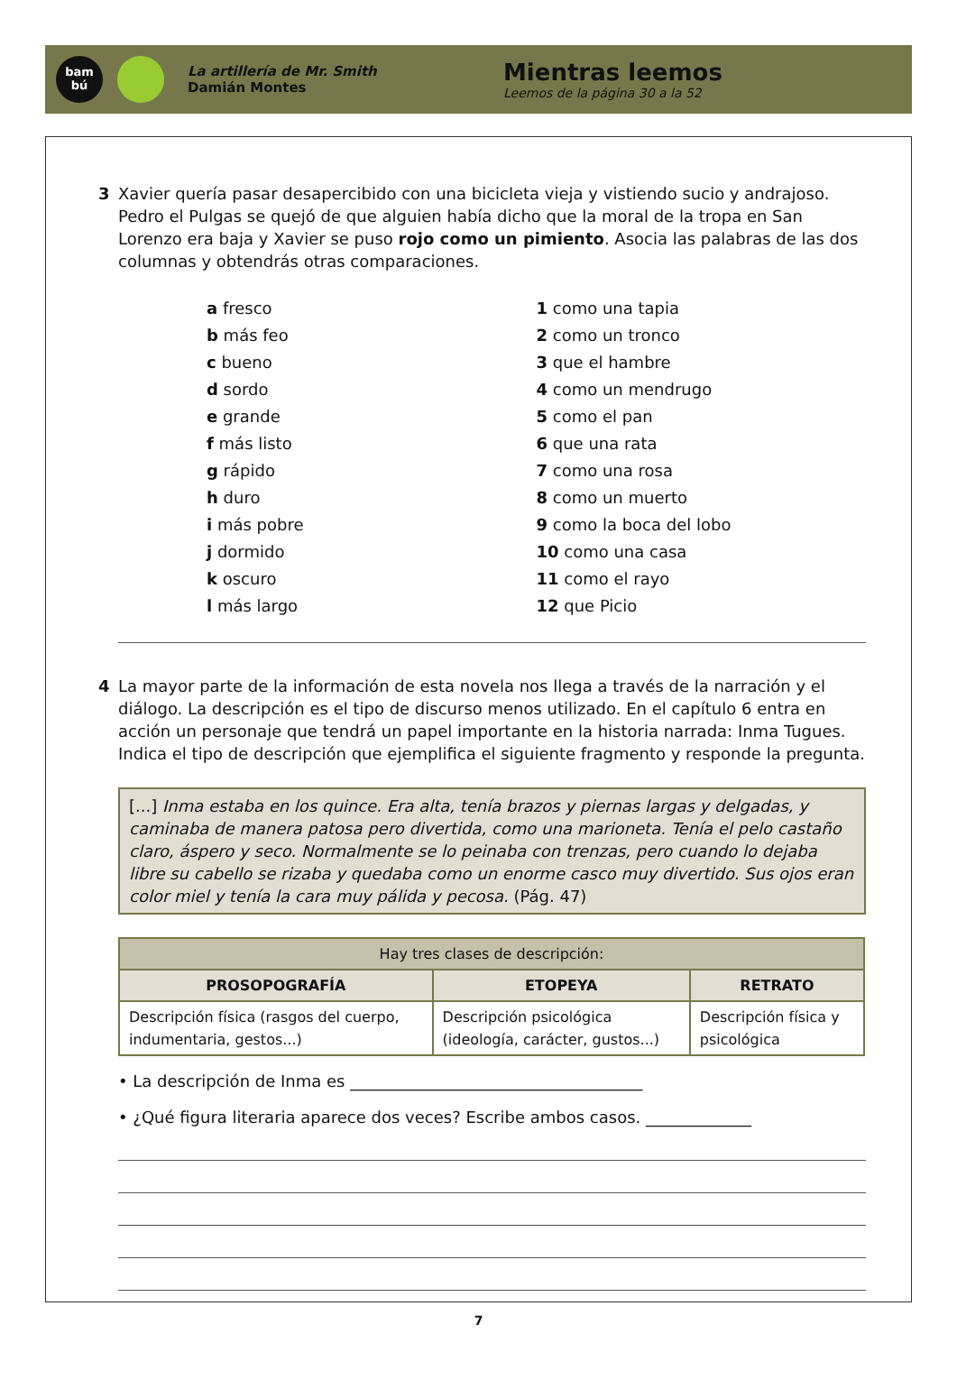bam
bú
La artillería de Mr. Smith
Damián Montes
Mientras leemos
Leemos de la página 30 a la 52
3 Xavier quería pasar desapercibido con una bicicleta vieja y vistiendo sucio y andrajoso. Pedro el Pulgas se quejó de que alguien había dicho que la moral de la tropa en San Lorenzo era baja y Xavier se puso rojo como un pimiento. Asocia las palabras de las dos columnas y obtendrás otras comparaciones.
a fresco
b más feo
c bueno
d sordo
e grande
f más listo
g rápido
h duro
i más pobre
j dormido
k oscuro
l más largo
1 como una tapia
2 como un tronco
3 que el hambre
4 como un mendrugo
5 como el pan
6 que una rata
7 como una rosa
8 como un muerto
9 como la boca del lobo
10 como una casa
11 como el rayo
12 que Picio
4 La mayor parte de la información de esta novela nos llega a través de la narración y el diálogo. La descripción es el tipo de discurso menos utilizado. En el capítulo 6 entra en acción un personaje que tendrá un papel importante en la historia narrada: Inma Tugues. Indica el tipo de descripción que ejemplifica el siguiente fragmento y responde la pregunta.
[...] Inma estaba en los quince. Era alta, tenía brazos y piernas largas y delgadas, y caminaba de manera patosa pero divertida, como una marioneta. Tenía el pelo castaño claro, áspero y seco. Normalmente se lo peinaba con trenzas, pero cuando lo dejaba libre su cabello se rizaba y quedaba como un enorme casco muy divertido. Sus ojos eran color miel y tenía la cara muy pálida y pecosa. (Pág. 47)
| Hay tres clases de descripción: | | |
| PROSOPOGRAFÍA | ETOPEYA | RETRATO |
| Descripción física (rasgos del cuerpo, indumentaria, gestos...) | Descripción psicológica (ideología, carácter, gustos...) | Descripción física y psicológica |
• La descripción de Inma es ____________________________________
• ¿Qué figura literaria aparece dos veces? Escribe ambos casos. _____________
7